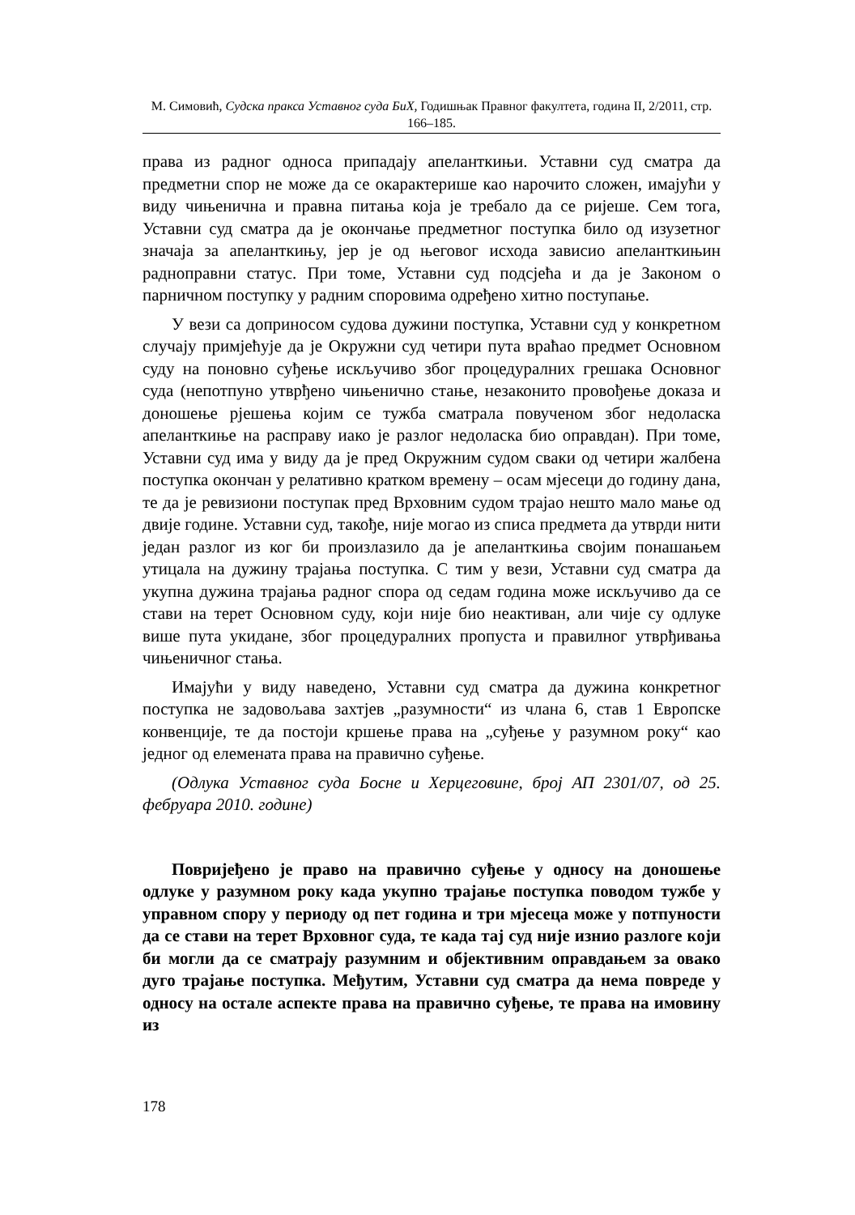М. Симовић, Судска пракса Уставног суда БиХ, Годишњак Правног факултета, година II, 2/2011, стр. 166–185.
права из радног односа припадају апеланткињи. Уставни суд сматра да предметни спор не може да се окарактерише као нарочито сложен, имајући у виду чињенична и правна питања која је требало да се ријеше. Сем тога, Уставни суд сматра да је окончање предметног поступка било од изузетног значаја за апеланткињу, јер је од његовог исхода зависио апеланткињин радноправни статус. При томе, Уставни суд подсјећа и да је Законом о парничном поступку у радним споровима одређено хитно поступање.
У вези са доприносом судова дужини поступка, Уставни суд у конкретном случају примјећује да је Окружни суд четири пута враћао предмет Основном суду на поновно суђење искључиво због процедуралних грешака Основног суда (непотпуно утврђено чињенично стање, незаконито провођење доказа и доношење рјешења којим се тужба сматрала повученом због недоласка апеланткиње на расправу иако је разлог недоласка био оправдан). При томе, Уставни суд има у виду да је пред Окружним судом сваки од четири жалбена поступка окончан у релативно кратком времену – осам мјесеци до годину дана, те да је ревизиони поступак пред Врховним судом трајао нешто мало мање од двије године. Уставни суд, такође, није могао из списа предмета да утврди нити један разлог из ког би произлазило да је апеланткиња својим понашањем утицала на дужину трајања поступка. С тим у вези, Уставни суд сматра да укупна дужина трајања радног спора од седам година може искључиво да се стави на терет Основном суду, који није био неактиван, али чије су одлуке више пута укидане, због процедуралних пропуста и правилног утврђивања чињеничног стања.
Имајући у виду наведено, Уставни суд сматра да дужина конкретног поступка не задовољава захтјев „разумности“ из члана 6, став 1 Европске конвенције, те да постоји кршење права на „суђење у разумном року“ као једног од елемената права на правично суђење.
(Одлука Уставнoг суда Босне и Херцеговине, број АП 2301/07, од 25. фебруара 2010. године)
Повријеђено је право на правично суђење у односу на доношење одлуке у разумном року када укупно трајање поступка поводом тужбе у управном спору у периоду од пет година и три мјесеца може у потпуности да се стави на терет Врховног суда, те када тај суд није изнио разлоге који би могли да се сматрају разумним и објективним оправдањем за овако дуго трајање поступка. Међутим, Уставни суд сматра да нема повреде у односу на остале аспекте права на правично суђење, те права на имовину из
178